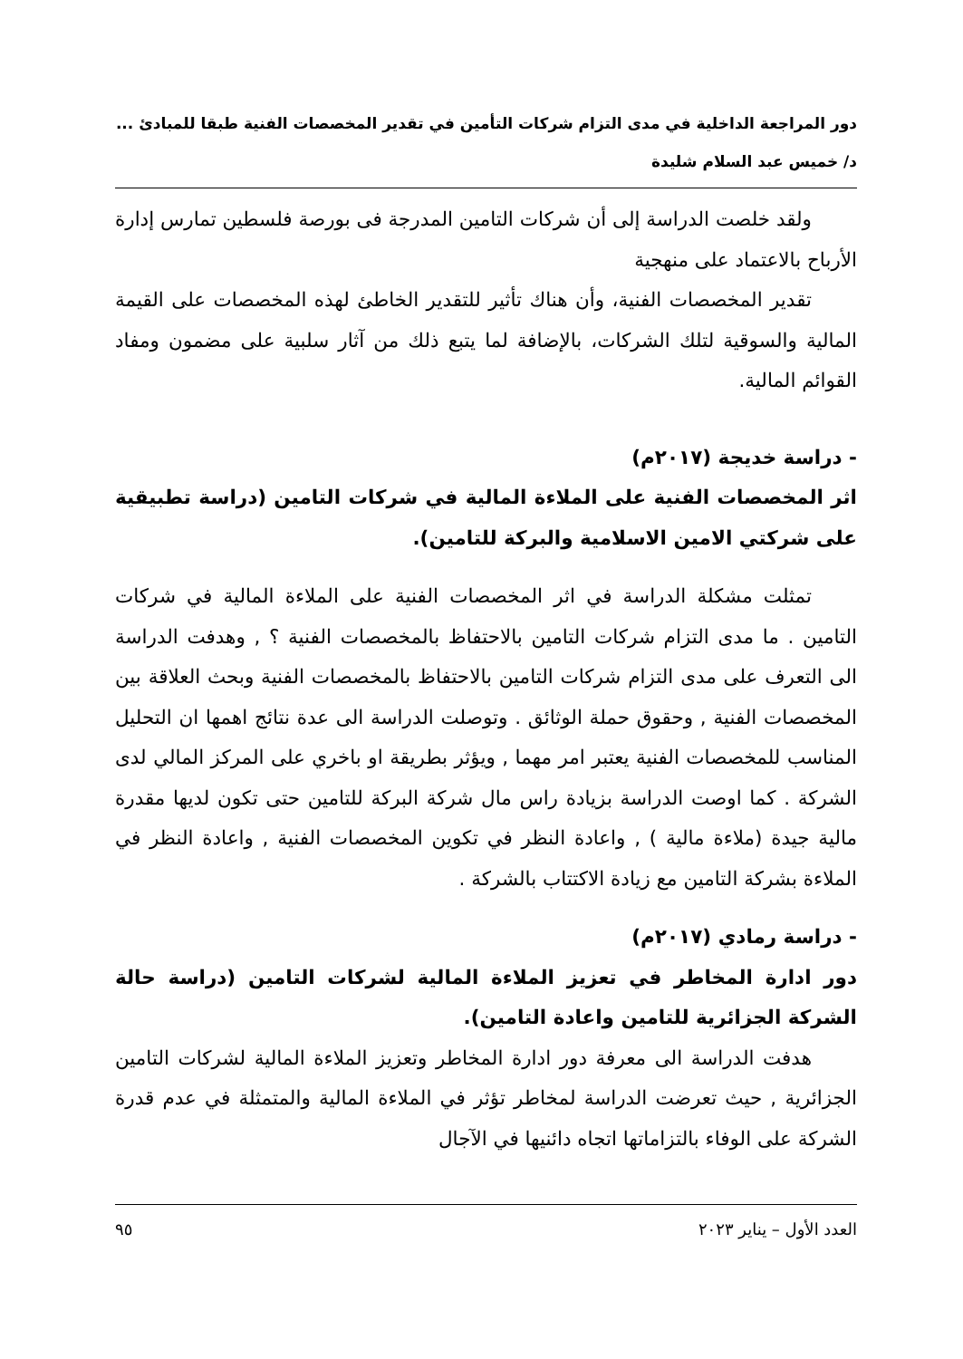دور المراجعة الداخلية في مدى التزام شركات التأمين في تقدير المخصصات الفنية طبقا للمبادئ ...
د/ خميس عبد السلام شليدة
ولقد خلصت الدراسة إلى أن شركات التامين المدرجة فى بورصة فلسطين تمارس إدارة الأرباح بالاعتماد على منهجية
تقدير المخصصات الفنية، وأن هناك تأثير للتقدير الخاطئ لهذه المخصصات على القيمة المالية والسوقية لتلك الشركات، بالإضافة لما يتبع ذلك من آثار سلبية على مضمون ومفاد القوائم المالية.
- دراسة خديجة (٢٠١٧م)
اثر المخصصات الفنية على الملاءة المالية في شركات التامين (دراسة تطبيقية على شركتي الامين الاسلامية والبركة للتامين).
تمثلت مشكلة الدراسة في اثر المخصصات الفنية على الملاءة المالية في شركات التامين . ما مدى التزام شركات التامين بالاحتفاظ بالمخصصات الفنية ؟ , وهدفت الدراسة الى التعرف على مدى التزام شركات التامين بالاحتفاظ بالمخصصات الفنية وبحث العلاقة بين المخصصات الفنية , وحقوق حملة الوثائق . وتوصلت الدراسة الى عدة نتائج اهمها ان التحليل المناسب للمخصصات الفنية يعتبر امر مهما , ويؤثر بطريقة او باخري على المركز المالي لدى الشركة . كما اوصت الدراسة بزيادة راس مال شركة البركة للتامين حتى تكون لديها مقدرة مالية جيدة (ملاءة مالية ) , واعادة النظر في تكوين المخصصات الفنية , واعادة النظر في الملاءة بشركة التامين مع زيادة الاكتتاب بالشركة .
- دراسة رمادي (٢٠١٧م)
دور ادارة المخاطر في تعزيز الملاءة المالية لشركات التامين (دراسة حالة الشركة الجزائرية للتامين واعادة التامين).
هدفت الدراسة الى معرفة دور ادارة المخاطر وتعزيز الملاءة المالية لشركات التامين الجزائرية , حيث تعرضت الدراسة لمخاطر تؤثر في الملاءة المالية والمتمثلة في عدم قدرة الشركة على الوفاء بالتزاماتها اتجاه دائنيها في الآجال
العدد الأول – يناير ٢٠٢٣ ٩٥